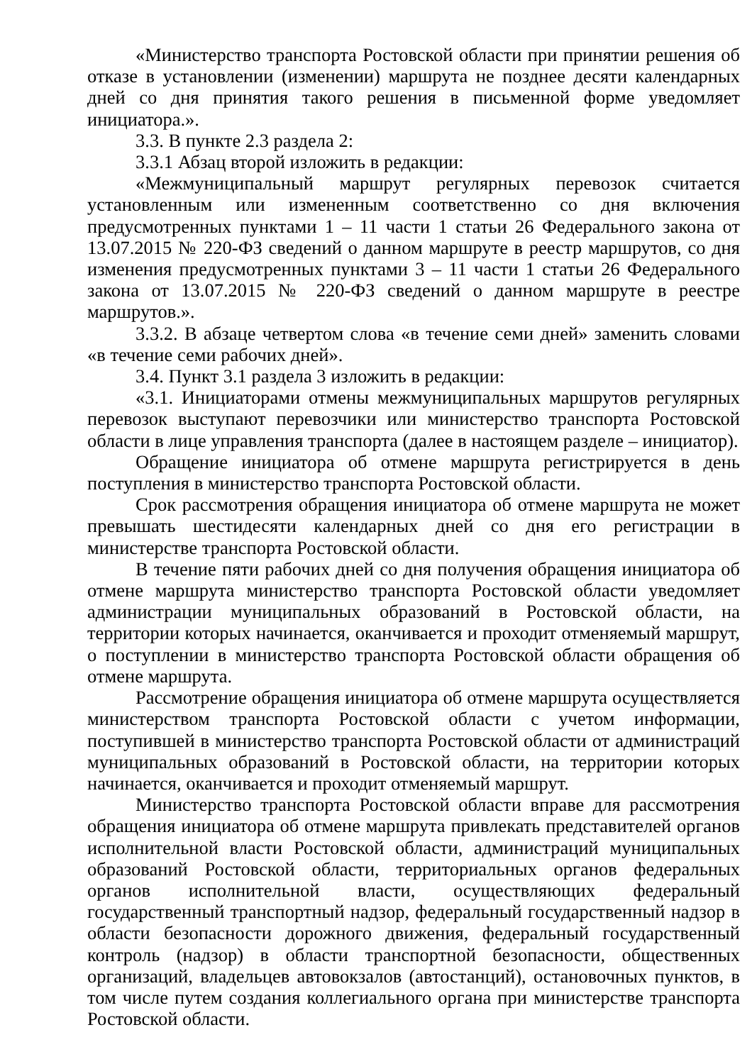«Министерство транспорта Ростовской области при принятии решения об отказе в установлении (изменении) маршрута не позднее десяти календарных дней со дня принятия такого решения в письменной форме уведомляет инициатора.».
3.3. В пункте 2.3 раздела 2:
3.3.1 Абзац второй изложить в редакции:
«Межмуниципальный маршрут регулярных перевозок считается установленным или измененным соответственно со дня включения предусмотренных пунктами 1 – 11 части 1 статьи 26 Федерального закона от 13.07.2015 № 220-ФЗ сведений о данном маршруте в реестр маршрутов, со дня изменения предусмотренных пунктами 3 – 11 части 1 статьи 26 Федерального закона от 13.07.2015 № 220-ФЗ сведений о данном маршруте в реестре маршрутов.».
3.3.2. В абзаце четвертом слова «в течение семи дней» заменить словами «в течение семи рабочих дней».
3.4. Пункт 3.1 раздела 3 изложить в редакции:
«3.1. Инициаторами отмены межмуниципальных маршрутов регулярных перевозок выступают перевозчики или министерство транспорта Ростовской области в лице управления транспорта (далее в настоящем разделе – инициатор).
Обращение инициатора об отмене маршрута регистрируется в день поступления в министерство транспорта Ростовской области.
Срок рассмотрения обращения инициатора об отмене маршрута не может превышать шестидесяти календарных дней со дня его регистрации в министерстве транспорта Ростовской области.
В течение пяти рабочих дней со дня получения обращения инициатора об отмене маршрута министерство транспорта Ростовской области уведомляет администрации муниципальных образований в Ростовской области, на территории которых начинается, оканчивается и проходит отменяемый маршрут, о поступлении в министерство транспорта Ростовской области обращения об отмене маршрута.
Рассмотрение обращения инициатора об отмене маршрута осуществляется министерством транспорта Ростовской области с учетом информации, поступившей в министерство транспорта Ростовской области от администраций муниципальных образований в Ростовской области, на территории которых начинается, оканчивается и проходит отменяемый маршрут.
Министерство транспорта Ростовской области вправе для рассмотрения обращения инициатора об отмене маршрута привлекать представителей органов исполнительной власти Ростовской области, администраций муниципальных образований Ростовской области, территориальных органов федеральных органов исполнительной власти, осуществляющих федеральный государственный транспортный надзор, федеральный государственный надзор в области безопасности дорожного движения, федеральный государственный контроль (надзор) в области транспортной безопасности, общественных организаций, владельцев автовокзалов (автостанций), остановочных пунктов, в том числе путем создания коллегиального органа при министерстве транспорта Ростовской области.